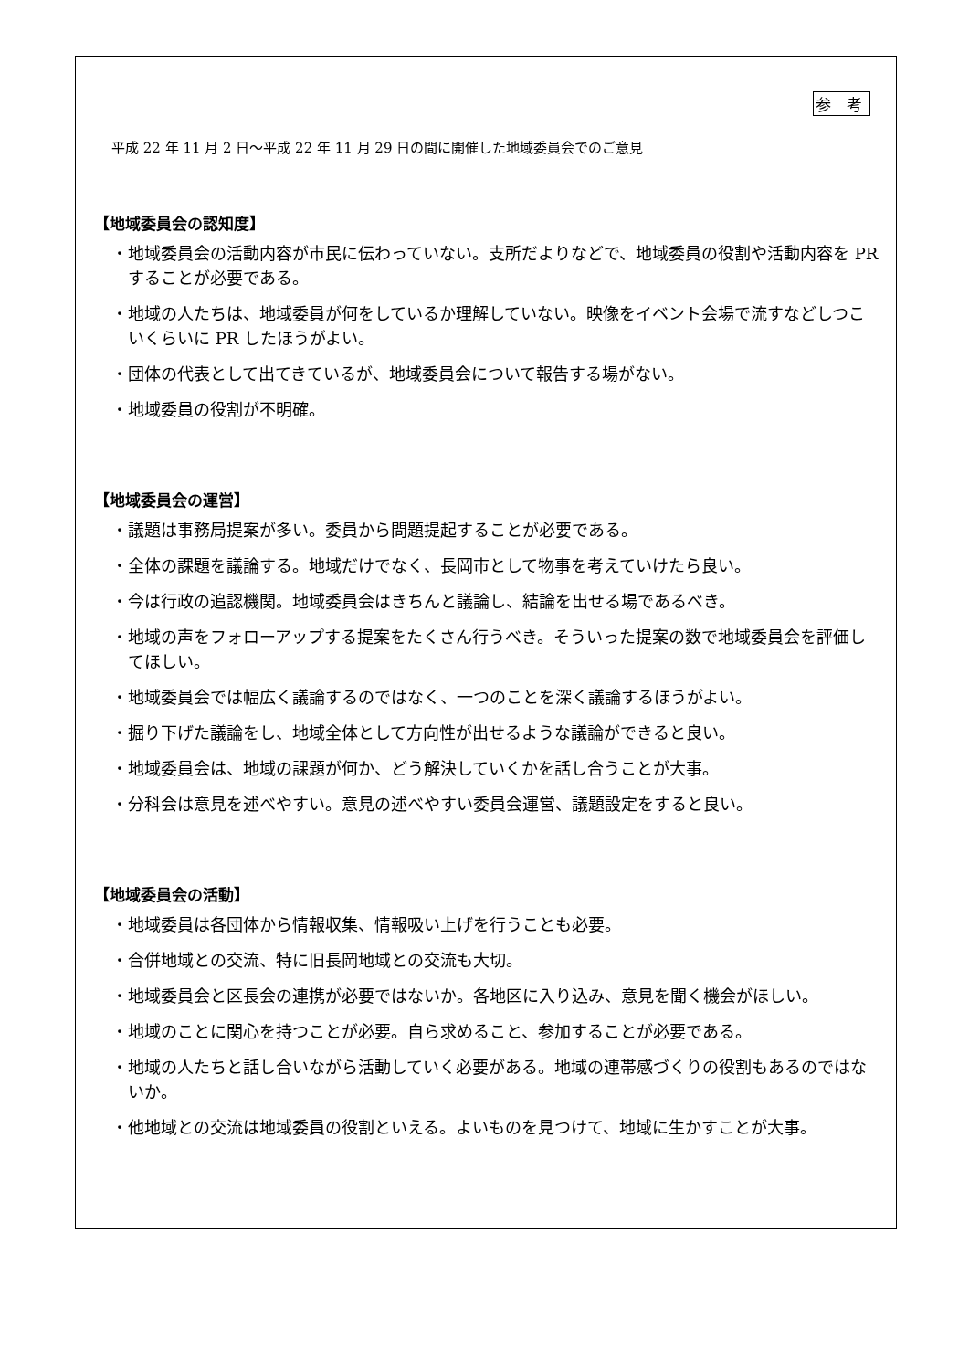参 考
平成 22 年 11 月 2 日～平成 22 年 11 月 29 日の間に開催した地域委員会でのご意見
【地域委員会の認知度】
・地域委員会の活動内容が市民に伝わっていない。支所だよりなどで、地域委員の役割や活動内容を PR することが必要である。
・地域の人たちは、地域委員が何をしているか理解していない。映像をイベント会場で流すなどしつこいくらいに PR したほうがよい。
・団体の代表として出てきているが、地域委員会について報告する場がない。
・地域委員の役割が不明確。
【地域委員会の運営】
・議題は事務局提案が多い。委員から問題提起することが必要である。
・全体の課題を議論する。地域だけでなく、長岡市として物事を考えていけたら良い。
・今は行政の追認機関。地域委員会はきちんと議論し、結論を出せる場であるべき。
・地域の声をフォローアップする提案をたくさん行うべき。そういった提案の数で地域委員会を評価してほしい。
・地域委員会では幅広く議論するのではなく、一つのことを深く議論するほうがよい。
・掘り下げた議論をし、地域全体として方向性が出せるような議論ができると良い。
・地域委員会は、地域の課題が何か、どう解決していくかを話し合うことが大事。
・分科会は意見を述べやすい。意見の述べやすい委員会運営、議題設定をすると良い。
【地域委員会の活動】
・地域委員は各団体から情報収集、情報吸い上げを行うことも必要。
・合併地域との交流、特に旧長岡地域との交流も大切。
・地域委員会と区長会の連携が必要ではないか。各地区に入り込み、意見を聞く機会がほしい。
・地域のことに関心を持つことが必要。自ら求めること、参加することが必要である。
・地域の人たちと話し合いながら活動していく必要がある。地域の連帯感づくりの役割もあるのではないか。
・他地域との交流は地域委員の役割といえる。よいものを見つけて、地域に生かすことが大事。